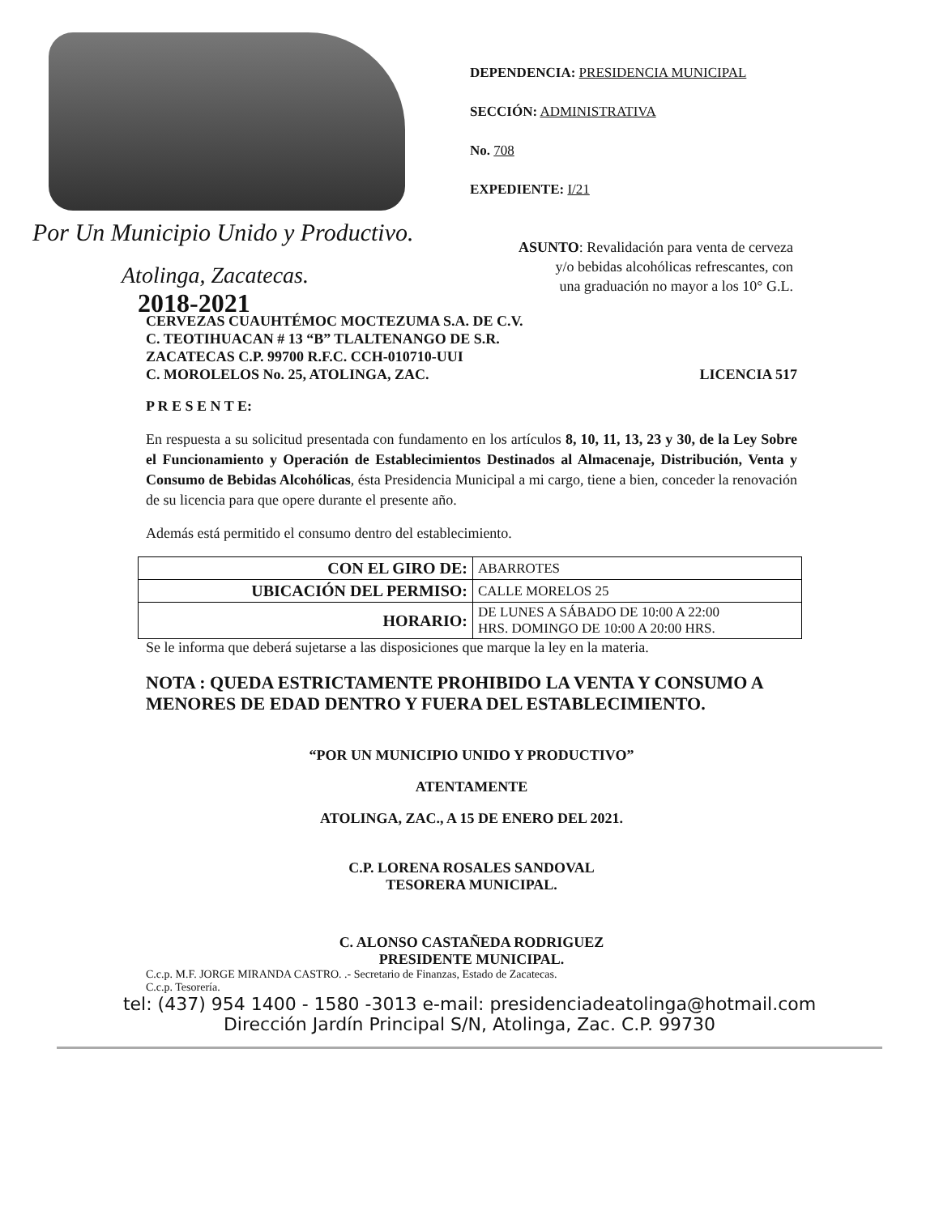Por Un Municipio Unido y Productivo.
Atolinga, Zacatecas.
2018-2021
DEPENDENCIA: PRESIDENCIA MUNICIPAL
SECCIÓN: ADMINISTRATIVA
No. 708
EXPEDIENTE: I/21
ASUNTO: Revalidación para venta de cerveza
y/o bebidas alcohólicas refrescantes, con
una graduación no mayor a los 10° G.L.
CERVEZAS CUAUHTÉMOC MOCTEZUMA S.A. DE C.V.
C. TEOTIHUACAN # 13 “B” TLALTENANGO DE S.R.
ZACATECAS C.P. 99700 R.F.C. CCH-010710-UUI
C. MOROLELOS No. 25, ATOLINGA, ZAC. LICENCIA 517
P R E S E N T E:
En respuesta a su solicitud presentada con fundamento en los artículos 8, 10, 11, 13, 23 y 30, de la Ley Sobre el Funcionamiento y Operación de Establecimientos Destinados al Almacenaje, Distribución, Venta y Consumo de Bebidas Alcohólicas, ésta Presidencia Municipal a mi cargo, tiene a bien, conceder la renovación de su licencia para que opere durante el presente año.
Además está permitido el consumo dentro del establecimiento.
| CON EL GIRO DE: | ABARROTES |
| UBICACIÓN DEL PERMISO: | CALLE MORELOS 25 |
| HORARIO: | DE LUNES A SÁBADO DE 10:00 A 22:00 HRS. DOMINGO DE 10:00 A 20:00 HRS. |
Se le informa que deberá sujetarse a las disposiciones que marque la ley en la materia.
NOTA : QUEDA ESTRICTAMENTE PROHIBIDO LA VENTA Y CONSUMO A MENORES DE EDAD DENTRO Y FUERA DEL ESTABLECIMIENTO.
“POR UN MUNICIPIO UNIDO Y PRODUCTIVO”
ATENTAMENTE
ATOLINGA, ZAC., A 15 DE ENERO DEL 2021.
C.P. LORENA ROSALES SANDOVAL
TESORERA MUNICIPAL.
C. ALONSO CASTAÑEDA RODRIGUEZ
PRESIDENTE MUNICIPAL.
C.c.p. M.F. JORGE MIRANDA CASTRO. .- Secretario de Finanzas, Estado de Zacatecas.
C.c.p. Tesorería.
tel: (437) 954 1400 - 1580 -3013 e-mail: presidenciadeatolinga@hotmail.com
Dirección Jardín Principal S/N, Atolinga, Zac. C.P. 99730